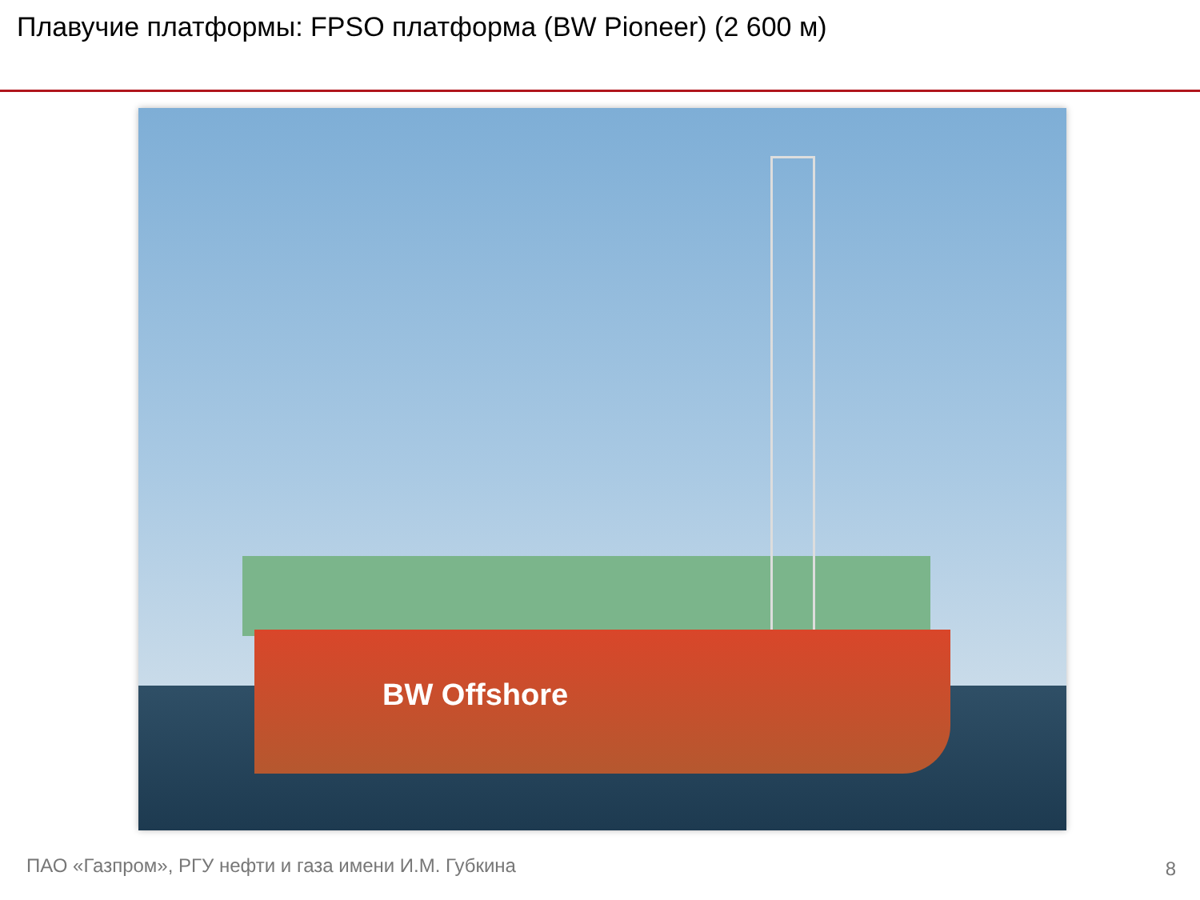Плавучие платформы: FPSO платформа (BW Pioneer) (2 600 м)
BW Offshore
ПАО «Газпром», РГУ нефти и газа имени И.М. Губкина
8